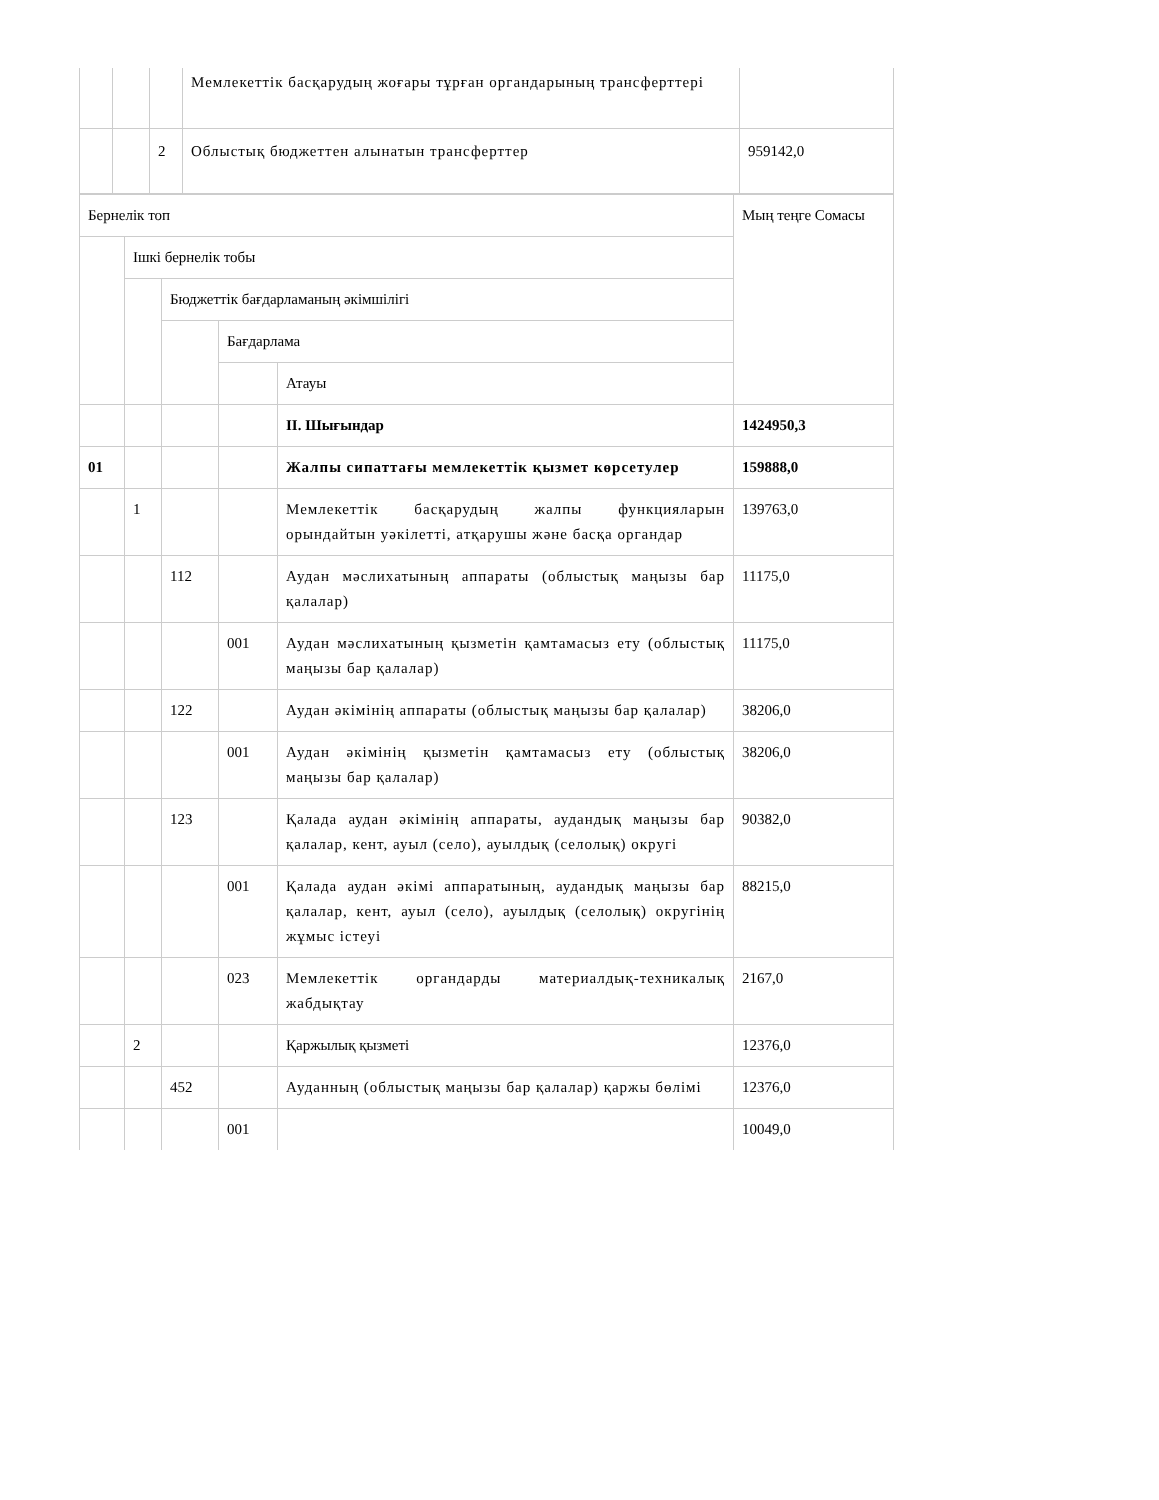| | | | Мемлекеттік басқарудың жоғары тұрған органдарының трансферттері | |
| | | 2 | Облыстық бюджеттен алынатын трансферттер | 959142,0 |
| Бернелік топ | | | | | Мың теңге Сомасы |
| --- | --- | --- | --- | --- | --- |
| | Ішкі бернелік тобы | | | | |
| | | Бюджеттік бағдарламаның әкімшілігі | | | |
| | | | Бағдарлама | | |
| | | | | Атауы | |
| | | | | II. Шығындар | 1424950,3 |
| 01 | | | | Жалпы сипаттағы мемлекеттік қызмет көрсетулер | 159888,0 |
| | 1 | | | Мемлекеттік басқарудың жалпы функцияларын орындайтын уәкілетті, атқарушы және басқа органдар | 139763,0 |
| | | 112 | | Аудан мәслихатының аппараты (облыстық маңызы бар қалалар) | 11175,0 |
| | | | 001 | Аудан мәслихатының қызметін қамтамасыз ету (облыстық маңызы бар қалалар) | 11175,0 |
| | | 122 | | Аудан әкімінің аппараты (облыстық маңызы бар қалалар) | 38206,0 |
| | | | 001 | Аудан әкімінің қызметін қамтамасыз ету (облыстық маңызы бар қалалар) | 38206,0 |
| | | 123 | | Қалада аудан әкімінің аппараты, аудандық маңызы бар қалалар, кент, ауыл (село), ауылдық (селолық) округі | 90382,0 |
| | | | 001 | Қалада аудан әкімі аппаратының, аудандық маңызы бар қалалар, кент, ауыл (село), ауылдық (селолық) округінің жұмыс істеуі | 88215,0 |
| | | | 023 | Мемлекеттік органдарды материалдық-техникалық жабдықтау | 2167,0 |
| | 2 | | | Қаржылық қызметі | 12376,0 |
| | | 452 | | Ауданның (облыстық маңызы бар қалалар) қаржы бөлімі | 12376,0 |
| | | | 001 | | 10049,0 |